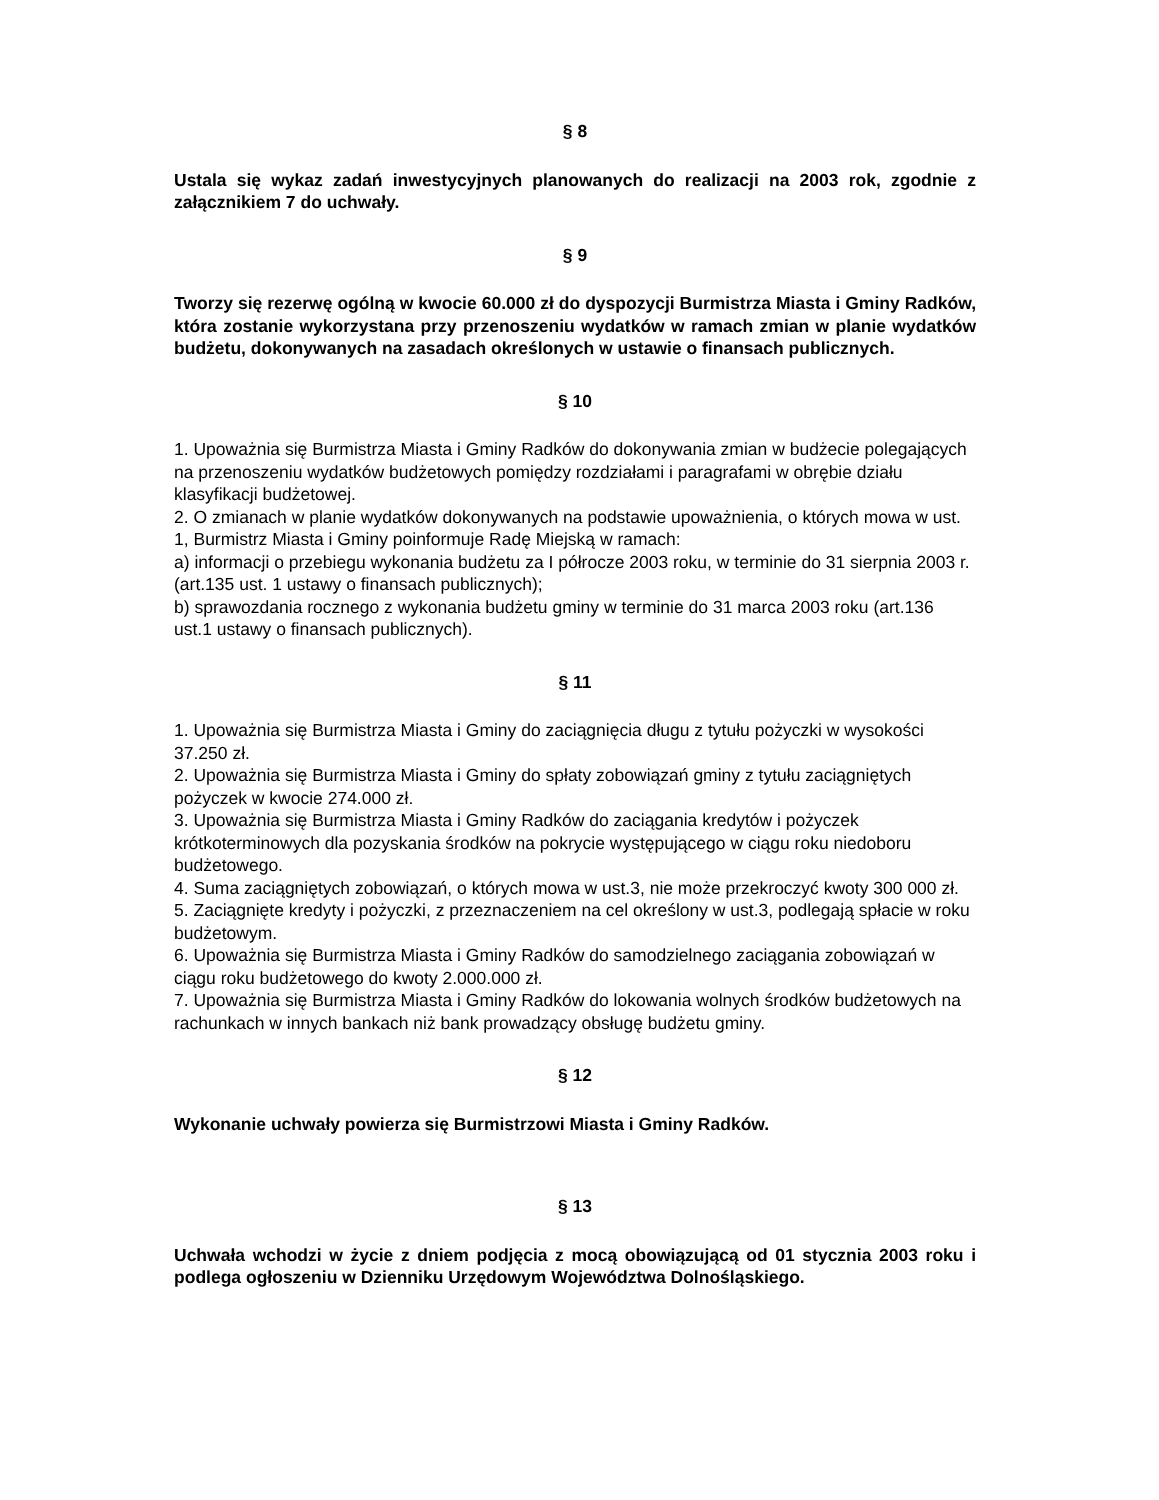§ 8
Ustala się wykaz zadań inwestycyjnych planowanych do realizacji na 2003 rok, zgodnie z załącznikiem 7 do uchwały.
§ 9
Tworzy się rezerwę ogólną w kwocie 60.000 zł do dyspozycji Burmistrza Miasta i Gminy Radków, która zostanie wykorzystana przy przenoszeniu wydatków w ramach zmian w planie wydatków budżetu, dokonywanych na zasadach określonych w ustawie o finansach publicznych.
§ 10
1. Upoważnia się Burmistrza Miasta i Gminy Radków do dokonywania zmian w budżecie polegających na przenoszeniu wydatków budżetowych pomiędzy rozdziałami i paragrafami w obrębie działu klasyfikacji budżetowej.
2. O zmianach w planie wydatków dokonywanych na podstawie upoważnienia, o których mowa w ust. 1, Burmistrz Miasta i Gminy poinformuje Radę Miejską w ramach:
a) informacji o przebiegu wykonania budżetu za I półrocze 2003 roku, w terminie do 31 sierpnia 2003 r. (art.135 ust. 1 ustawy o finansach publicznych);
b) sprawozdania rocznego z wykonania budżetu gminy w terminie do 31 marca 2003 roku (art.136 ust.1 ustawy o finansach publicznych).
§ 11
1. Upoważnia się Burmistrza Miasta i Gminy do zaciągnięcia długu z tytułu pożyczki w wysokości 37.250 zł.
2. Upoważnia się Burmistrza Miasta i Gminy do spłaty zobowiązań gminy z tytułu zaciągniętych pożyczek w kwocie 274.000 zł.
3. Upoważnia się Burmistrza Miasta i Gminy Radków do zaciągania kredytów i pożyczek krótkoterminowych dla pozyskania środków na pokrycie występującego w ciągu roku niedoboru budżetowego.
4. Suma zaciągniętych zobowiązań, o których mowa w ust.3, nie może przekroczyć kwoty 300 000 zł.
5. Zaciągnięte kredyty i pożyczki, z przeznaczeniem na cel określony w ust.3, podlegają spłacie w roku budżetowym.
6. Upoważnia się Burmistrza Miasta i Gminy Radków do samodzielnego zaciągania zobowiązań w ciągu roku budżetowego do kwoty 2.000.000 zł.
7. Upoważnia się Burmistrza Miasta i Gminy Radków do lokowania wolnych środków budżetowych na rachunkach w innych bankach niż bank prowadzący obsługę budżetu gminy.
§ 12
Wykonanie uchwały powierza się Burmistrzowi Miasta i Gminy Radków.
§ 13
Uchwała wchodzi w życie z dniem podjęcia z mocą obowiązującą od 01 stycznia 2003 roku i podlega ogłoszeniu w Dzienniku Urzędowym Województwa Dolnośląskiego.